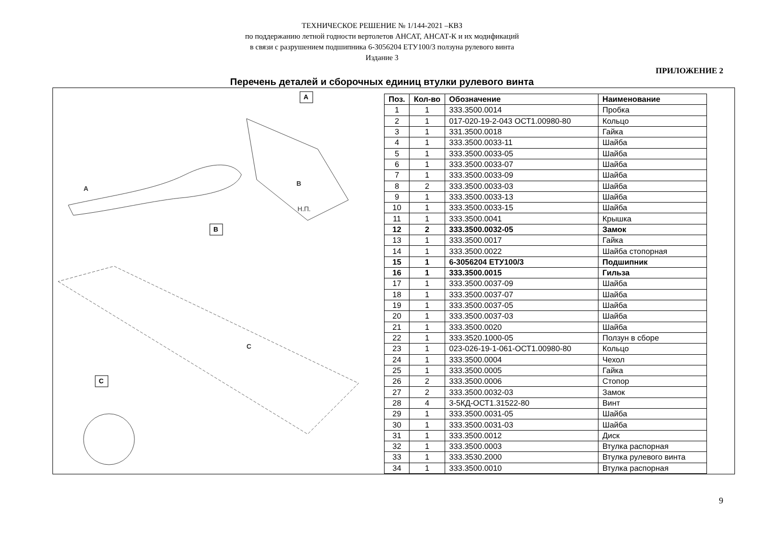ТЕХНИЧЕСКОЕ РЕШЕНИЕ № 1/144-2021 –КВЗ
по поддержанию летной годности вертолетов АНСАТ, АНСАТ-К и их модификаций
в связи с разрушением подшипника 6-3056204 ЕТУ100/3 ползуна рулевого винта
Издание 3
ПРИЛОЖЕНИЕ 2
Перечень деталей и сборочных единиц втулки рулевого винта
A
B
C
A
B
C
Н.П.
| Поз. | Кол-во | Обозначение | Наименование |
| --- | --- | --- | --- |
| 1 | 1 | 333.3500.0014 | Пробка |
| 2 | 1 | 017-020-19-2-043 ОСТ1.00980-80 | Кольцо |
| 3 | 1 | 331.3500.0018 | Гайка |
| 4 | 1 | 333.3500.0033-11 | Шайба |
| 5 | 1 | 333.3500.0033-05 | Шайба |
| 6 | 1 | 333.3500.0033-07 | Шайба |
| 7 | 1 | 333.3500.0033-09 | Шайба |
| 8 | 2 | 333.3500.0033-03 | Шайба |
| 9 | 1 | 333.3500.0033-13 | Шайба |
| 10 | 1 | 333.3500.0033-15 | Шайба |
| 11 | 1 | 333.3500.0041 | Крышка |
| 12 | 2 | 333.3500.0032-05 | Замок |
| 13 | 1 | 333.3500.0017 | Гайка |
| 14 | 1 | 333.3500.0022 | Шайба стопорная |
| 15 | 1 | 6-3056204 ЕТУ100/3 | Подшипник |
| 16 | 1 | 333.3500.0015 | Гильза |
| 17 | 1 | 333.3500.0037-09 | Шайба |
| 18 | 1 | 333.3500.0037-07 | Шайба |
| 19 | 1 | 333.3500.0037-05 | Шайба |
| 20 | 1 | 333.3500.0037-03 | Шайба |
| 21 | 1 | 333.3500.0020 | Шайба |
| 22 | 1 | 333.3520.1000-05 | Ползун в сборе |
| 23 | 1 | 023-026-19-1-061-ОСТ1.00980-80 | Кольцо |
| 24 | 1 | 333.3500.0004 | Чехол |
| 25 | 1 | 333.3500.0005 | Гайка |
| 26 | 2 | 333.3500.0006 | Стопор |
| 27 | 2 | 333.3500.0032-03 | Замок |
| 28 | 4 | 3-5КД-ОСТ1.31522-80 | Винт |
| 29 | 1 | 333.3500.0031-05 | Шайба |
| 30 | 1 | 333.3500.0031-03 | Шайба |
| 31 | 1 | 333.3500.0012 | Диск |
| 32 | 1 | 333.3500.0003 | Втулка распорная |
| 33 | 1 | 333.3530.2000 | Втулка рулевого винта |
| 34 | 1 | 333.3500.0010 | Втулка распорная |
9